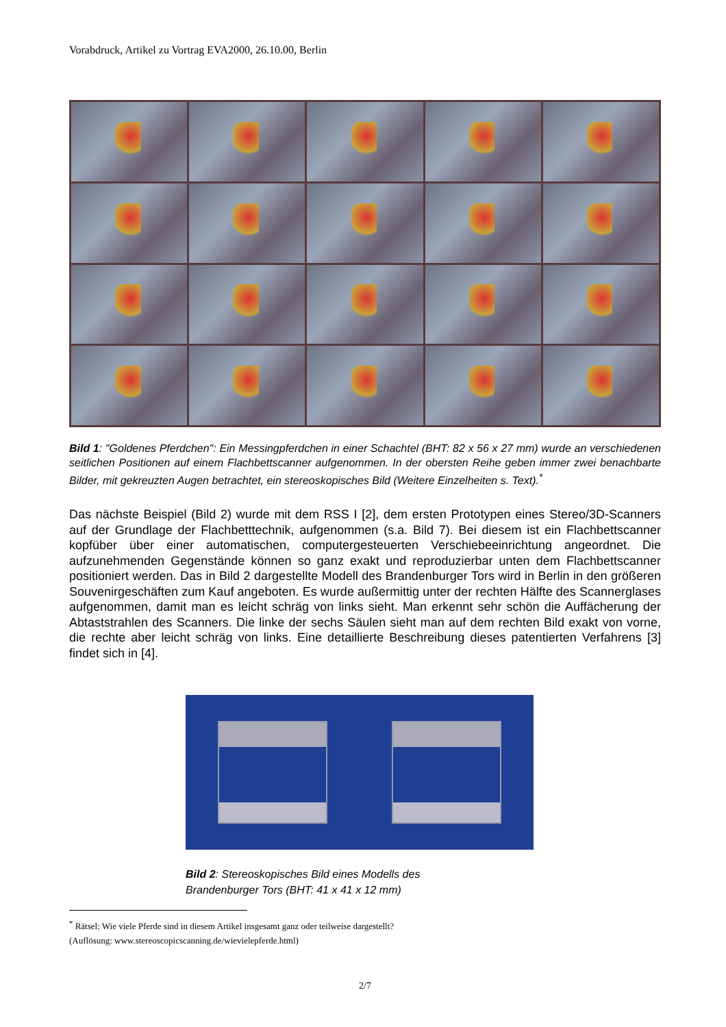Vorabdruck, Artikel zu Vortrag EVA2000, 26.10.00, Berlin
Bild 1: "Goldenes Pferdchen": Ein Messingpferdchen in einer Schachtel (BHT: 82 x 56 x 27 mm) wurde an verschiedenen seitlichen Positionen auf einem Flachbettscanner aufgenommen. In der obersten Reihe geben immer zwei benachbarte Bilder, mit gekreuzten Augen betrachtet, ein stereoskopisches Bild (Weitere Einzelheiten s. Text).<sup>*</sup>
Das nächste Beispiel (Bild 2) wurde mit dem RSS I [2], dem ersten Prototypen eines Stereo/3D-Scanners auf der Grundlage der Flachbetttechnik, aufgenommen (s.a. Bild 7). Bei diesem ist ein Flachbettscanner kopfüber über einer automatischen, computergesteuerten Verschiebeeinrichtung angeordnet. Die aufzunehmenden Gegenstände können so ganz exakt und reproduzierbar unten dem Flachbettscanner positioniert werden. Das in Bild 2 dargestellte Modell des Brandenburger Tors wird in Berlin in den größeren Souvenirgeschäften zum Kauf angeboten. Es wurde außermittig unter der rechten Hälfte des Scannerglases aufgenommen, damit man es leicht schräg von links sieht. Man erkennt sehr schön die Auffächerung der Abtaststrahlen des Scanners. Die linke der sechs Säulen sieht man auf dem rechten Bild exakt von vorne, die rechte aber leicht schräg von links. Eine detaillierte Beschreibung dieses patentierten Verfahrens [3] findet sich in [4].
Bild 2: Stereoskopisches Bild eines Modells des Brandenburger Tors (BHT: 41 x 41 x 12 mm)
<sup>*</sup> Rätsel: Wie viele Pferde sind in diesem Artikel insgesamt ganz oder teilweise dargestellt?
(Auflösung: www.stereoscopicscanning.de/wievielepferde.html)
2/7